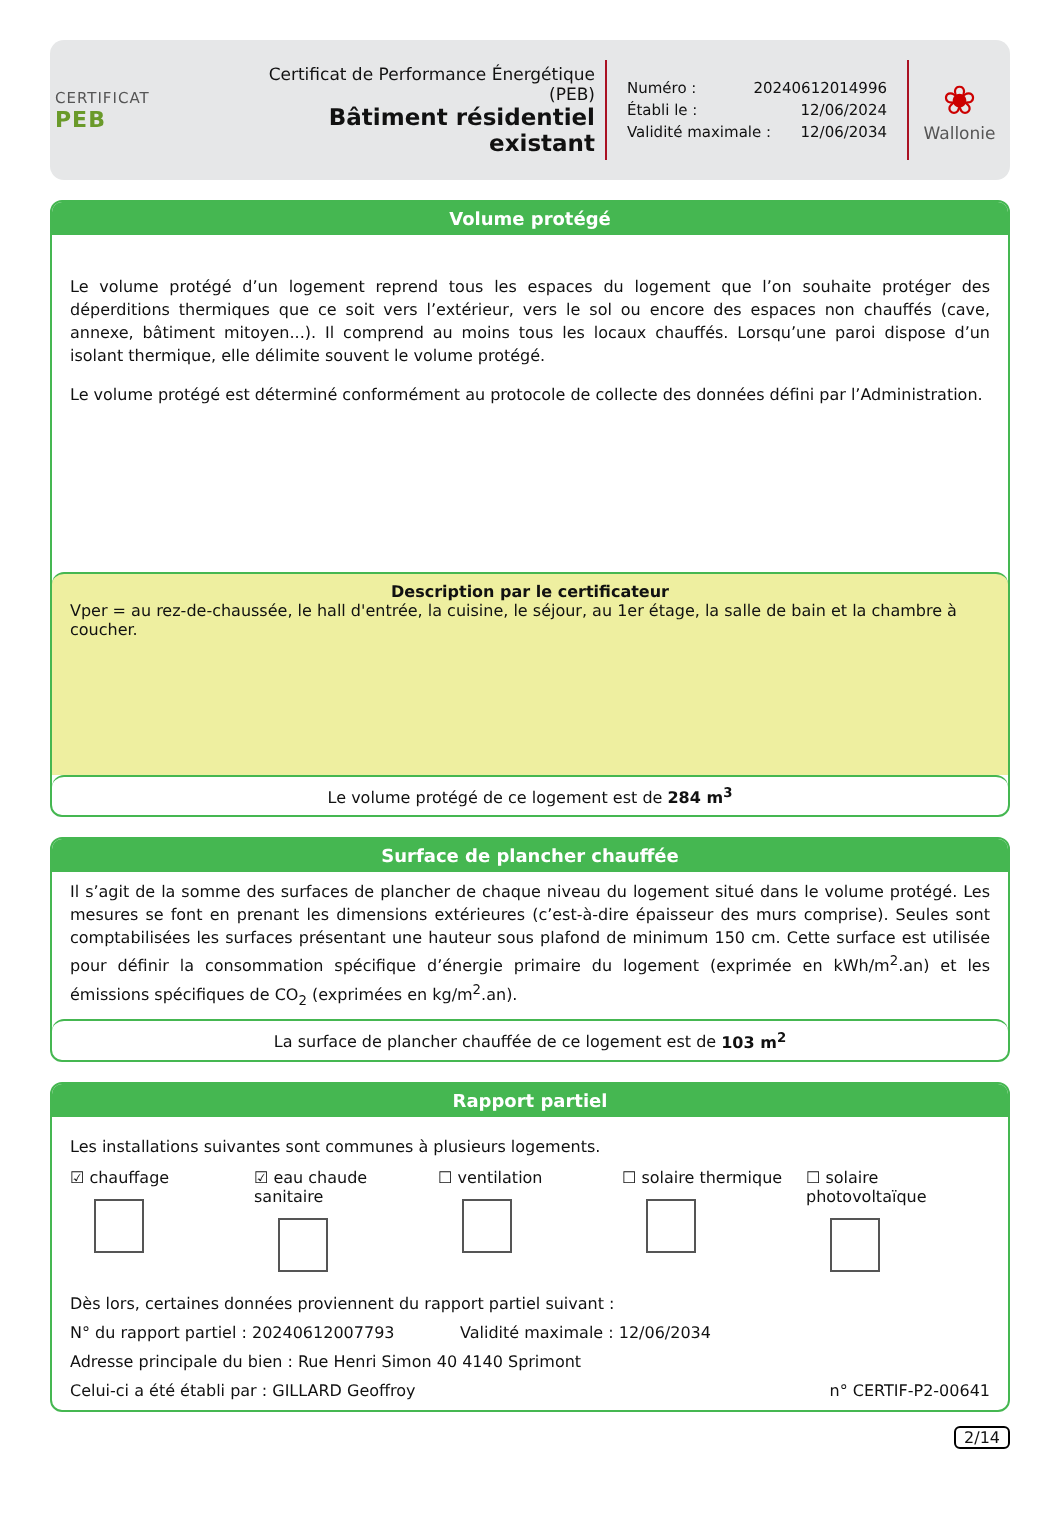CERTIFICAT
PEB
Certificat de Performance Énergétique (PEB)
Bâtiment résidentiel existant
Numéro : 20240612014996
Établi le : 12/06/2024
Validité maximale : 12/06/2034
❀
Wallonie
Volume protégé
Le volume protégé d’un logement reprend tous les espaces du logement que l’on souhaite protéger des déperditions thermiques que ce soit vers l’extérieur, vers le sol ou encore des espaces non chauffés (cave, annexe, bâtiment mitoyen...). Il comprend au moins tous les locaux chauffés. Lorsqu’une paroi dispose d’un isolant thermique, elle délimite souvent le volume protégé.
Le volume protégé est déterminé conformément au protocole de collecte des données défini par l’Administration.
Description par le certificateur
Vper = au rez-de-chaussée, le hall d'entrée, la cuisine, le séjour, au 1er étage, la salle de bain et la chambre à coucher.
Le volume protégé de ce logement est de 284 m<sup>3</sup>
Surface de plancher chauffée
Il s’agit de la somme des surfaces de plancher de chaque niveau du logement situé dans le volume protégé. Les mesures se font en prenant les dimensions extérieures (c’est-à-dire épaisseur des murs comprise). Seules sont comptabilisées les surfaces présentant une hauteur sous plafond de minimum 150 cm. Cette surface est utilisée pour définir la consommation spécifique d’énergie primaire du logement (exprimée en kWh/m<sup>2</sup>.an) et les émissions spécifiques de CO<sub>2</sub> (exprimées en kg/m<sup>2</sup>.an).
La surface de plancher chauffée de ce logement est de 103 m<sup>2</sup>
Rapport partiel
Les installations suivantes sont communes à plusieurs logements.
☑ chauffage ☑ eau chaude sanitaire ☐ ventilation ☐ solaire thermique ☐ solaire photovoltaïque
Dès lors, certaines données proviennent du rapport partiel suivant :
N° du rapport partiel : 20240612007793 Validité maximale : 12/06/2034
Adresse principale du bien : Rue Henri Simon 40 4140 Sprimont
Celui-ci a été établi par : GILLARD Geoffroy n° CERTIF-P2-00641
2/14